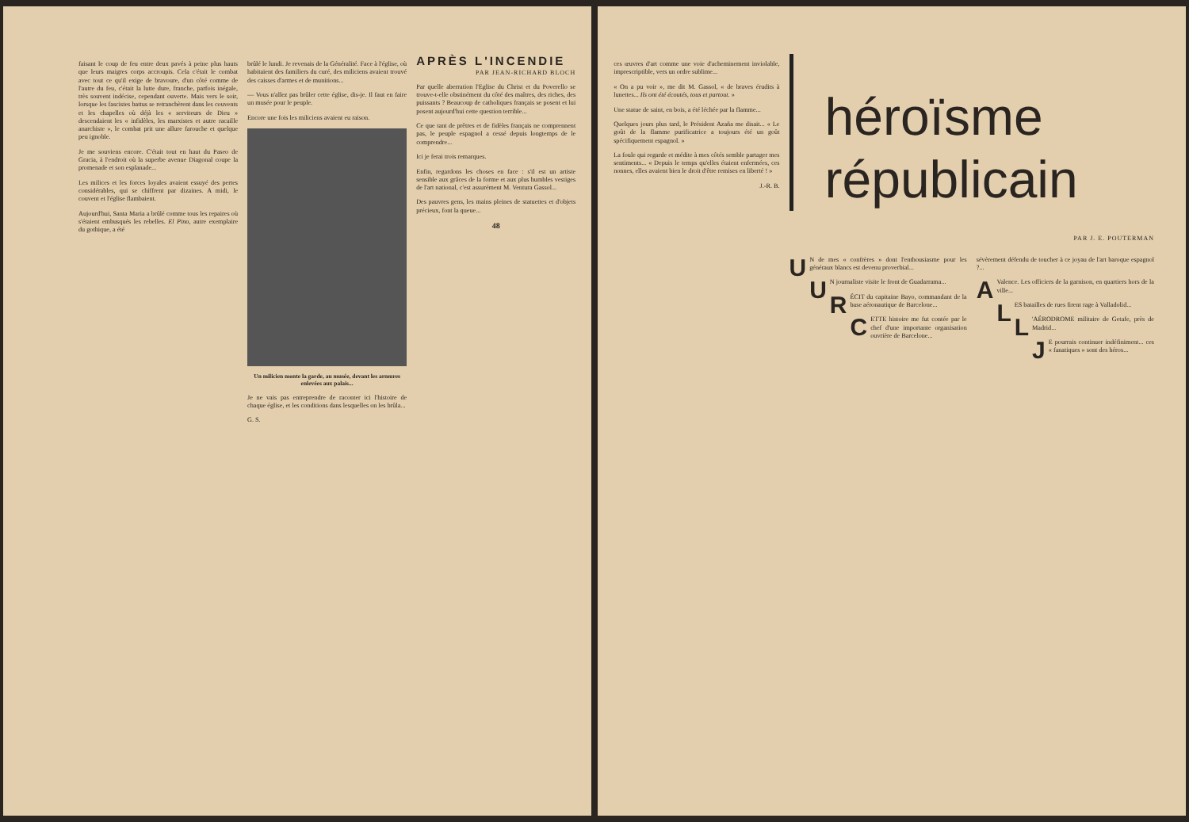faisant le coup de feu entre deux pavés à peine plus hauts que leurs maigres corps accroupis. Cela c'était le combat avec tout ce qu'il exige de bravoure, d'un côté comme de l'autre du feu, c'était la lutte dure, franche, parfois inégale, très souvent indécise, cependant ouverte. Mais vers le soir, lorsque les fascistes battus se retranchèrent dans les couvents et les chapelles où déjà les « serviteurs de Dieu » descendaient les « infidèles, les marxistes et autre racaille anarchiste », le combat prit une allure farouche et quelque peu ignoble.
Je me souviens encore. C'était tout en haut du Paseo de Gracia, à l'endroit où la superbe avenue Diagonal coupe la promenade et son esplanade...
Les milices et les forces loyales avaient essuyé des pertes considérables, qui se chiffrent par dizaines. A midi, le couvent et l'église flambaient.
Aujourd'hui, Santa Maria a brûlé comme tous les repaires où s'étaient embusqués les rebelles. El Pino, autre exemplaire du gothique, a été
brûlé le lundi. Je revenais de la Généralité. Face à l'église, où habitaient des familiers du curé, des miliciens avaient trouvé des caisses d'armes et de munitions...
— Vous n'allez pas brûler cette église, dis-je. Il faut en faire un musée pour le peuple.
Encore une fois les miliciens avaient eu raison.
Un milicien monte la garde, au musée, devant les armures enlevées aux palais...
Je ne vais pas entreprendre de raconter ici l'histoire de chaque église, et les conditions dans lesquelles on les brûla...
G. S.
APRÈS L'INCENDIE
PAR JEAN-RICHARD BLOCH
Par quelle aberration l'Eglise du Christ et du Poverello se trouve-t-elle obstinément du côté des maîtres, des riches, des puissants ? Beaucoup de catholiques français se posent et lui posent aujourd'hui cette question terrible...
Ce que tant de prêtres et de fidèles français ne comprennent pas, le peuple espagnol a cessé depuis longtemps de le comprendre...
Ici je ferai trois remarques.
Enfin, regardons les choses en face : s'il est un artiste sensible aux grâces de la forme et aux plus humbles vestiges de l'art national, c'est assurément M. Ventura Gassol...
Des pauvres gens, les mains pleines de statuettes et d'objets précieux, font la queue...
48
ces œuvres d'art comme une voie d'acheminement inviolable, imprescriptible, vers un ordre sublime...
« On a pu voir », me dit M. Gassol, « de braves érudits à lunettes... Ils ont été écoutés, tous et partout. »
Une statue de saint, en bois, a été léchée par la flamme...
Quelques jours plus tard, le Président Azaña me disait... « Le goût de la flamme purificatrice a toujours été un goût spécifiquement espagnol. »
La foule qui regarde et médite à mes côtés semble partager mes sentiments... « Depuis le temps qu'elles étaient enfermées, ces nonnes, elles avaient bien le droit d'être remises en liberté ! »
J.-R. B.
héroïsme
républicain
PAR J. E. POUTERMAN
UN de mes « confrères » dont l'enthousiasme pour les généraux blancs est devenu proverbial...
UN journaliste visite le front de Guadarrama...
RÉCIT du capitaine Bayo, commandant de la base aéronautique de Barcelone...
CETTE histoire me fut contée par le chef d'une importante organisation ouvrière de Barcelone...
sévèrement défendu de toucher à ce joyau de l'art baroque espagnol ?...
A Valence. Les officiers de la garnison, en quartiers hors de la ville...
LES batailles de rues firent rage à Valladolid...
L 'AÉRODROME militaire de Getafe, près de Madrid...
JE pourrais continuer indéfiniment... ces « fanatiques » sont des héros...